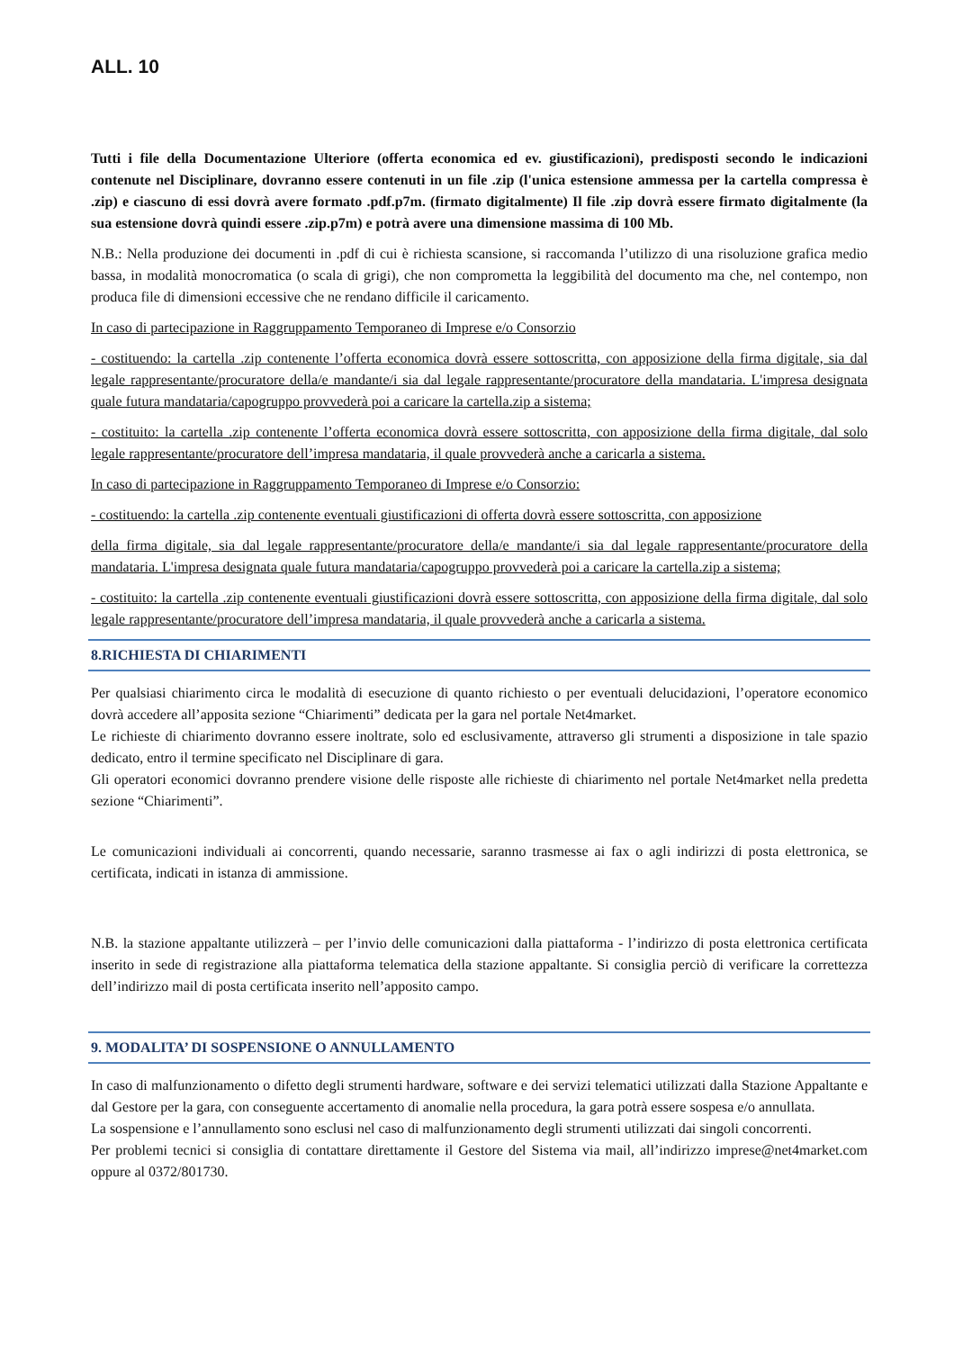ALL. 10
Tutti i file della Documentazione Ulteriore (offerta economica ed ev. giustificazioni), predisposti secondo le indicazioni contenute nel Disciplinare, dovranno essere contenuti in un file .zip (l'unica estensione ammessa per la cartella compressa è .zip) e ciascuno di essi dovrà avere formato .pdf.p7m. (firmato digitalmente) Il file .zip dovrà essere firmato digitalmente (la sua estensione dovrà quindi essere .zip.p7m) e potrà avere una dimensione massima di 100 Mb.
N.B.: Nella produzione dei documenti in .pdf di cui è richiesta scansione, si raccomanda l’utilizzo di una risoluzione grafica medio bassa, in modalità monocromatica (o scala di grigi), che non comprometta la leggibilità del documento ma che, nel contempo, non produca file di dimensioni eccessive che ne rendano difficile il caricamento.
In caso di partecipazione in Raggruppamento Temporaneo di Imprese e/o Consorzio
- costituendo: la cartella .zip contenente l’offerta economica dovrà essere sottoscritta, con apposizione della firma digitale, sia dal legale rappresentante/procuratore della/e mandante/i sia dal legale rappresentante/procuratore della mandataria. L'impresa designata quale futura mandataria/capogruppo provvederà poi a caricare la cartella.zip a sistema;
- costituito: la cartella .zip contenente l’offerta economica dovrà essere sottoscritta, con apposizione della firma digitale, dal solo legale rappresentante/procuratore dell’impresa mandataria, il quale provvederà anche a caricarla a sistema.
In caso di partecipazione in Raggruppamento Temporaneo di Imprese e/o Consorzio:
- costituendo: la cartella .zip contenente eventuali giustificazioni di offerta dovrà essere sottoscritta, con apposizione
della firma digitale, sia dal legale rappresentante/procuratore della/e mandante/i sia dal legale rappresentante/procuratore della mandataria. L'impresa designata quale futura mandataria/capogruppo provvederà poi a caricare la cartella.zip a sistema;
- costituito: la cartella .zip contenente eventuali giustificazioni dovrà essere sottoscritta, con apposizione della firma digitale, dal solo legale rappresentante/procuratore dell’impresa mandataria, il quale provvederà anche a caricarla a sistema.
8.RICHIESTA DI CHIARIMENTI
Per qualsiasi chiarimento circa le modalità di esecuzione di quanto richiesto o per eventuali delucidazioni, l’operatore economico dovrà accedere all’apposita sezione “Chiarimenti” dedicata per la gara nel portale Net4market.
Le richieste di chiarimento dovranno essere inoltrate, solo ed esclusivamente, attraverso gli strumenti a disposizione in tale spazio dedicato, entro il termine specificato nel Disciplinare di gara.
Gli operatori economici dovranno prendere visione delle risposte alle richieste di chiarimento nel portale Net4market nella predetta sezione “Chiarimenti”.
Le comunicazioni individuali ai concorrenti, quando necessarie, saranno trasmesse ai fax o agli indirizzi di posta elettronica, se certificata, indicati in istanza di ammissione.
N.B. la stazione appaltante utilizzerà – per l’invio delle comunicazioni dalla piattaforma - l’indirizzo di posta elettronica certificata inserito in sede di registrazione alla piattaforma telematica della stazione appaltante. Si consiglia perciò di verificare la correttezza dell’indirizzo mail di posta certificata inserito nell’apposito campo.
9. MODALITA’ DI SOSPENSIONE O ANNULLAMENTO
In caso di malfunzionamento o difetto degli strumenti hardware, software e dei servizi telematici utilizzati dalla Stazione Appaltante e dal Gestore per la gara, con conseguente accertamento di anomalie nella procedura, la gara potrà essere sospesa e/o annullata.
La sospensione e l’annullamento sono esclusi nel caso di malfunzionamento degli strumenti utilizzati dai singoli concorrenti.
Per problemi tecnici si consiglia di contattare direttamente il Gestore del Sistema via mail, all’indirizzo imprese@net4market.com oppure al 0372/801730.